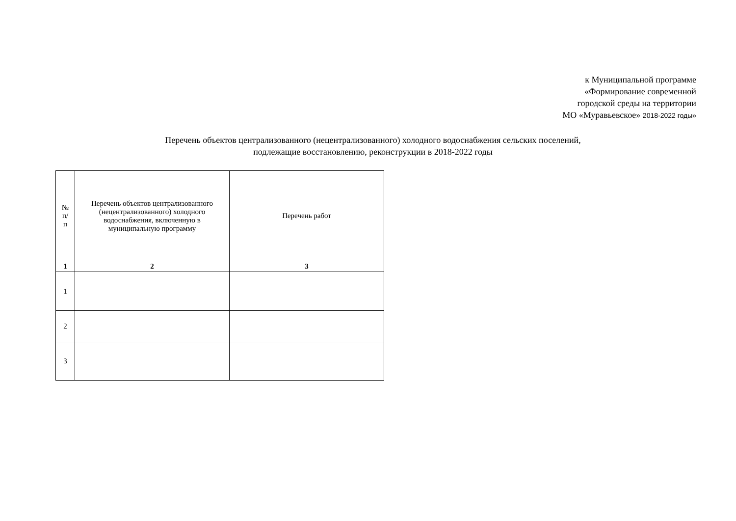к Муниципальной программе
«Формирование современной
городской среды на территории
МО «Муравьевское» 2018-2022 годы»
Перечень объектов централизованного (нецентрализованного) холодного водоснабжения сельских поселений,
подлежащие восстановлению, реконструкции в 2018-2022 годы
| № п/ п | Перечень объектов централизованного (нецентрализованного) холодного водоснабжения, включенную в муниципальную программу | Перечень работ |
| 1 | 2 | 3 |
| 1 | | |
| 2 | | |
| 3 | | |